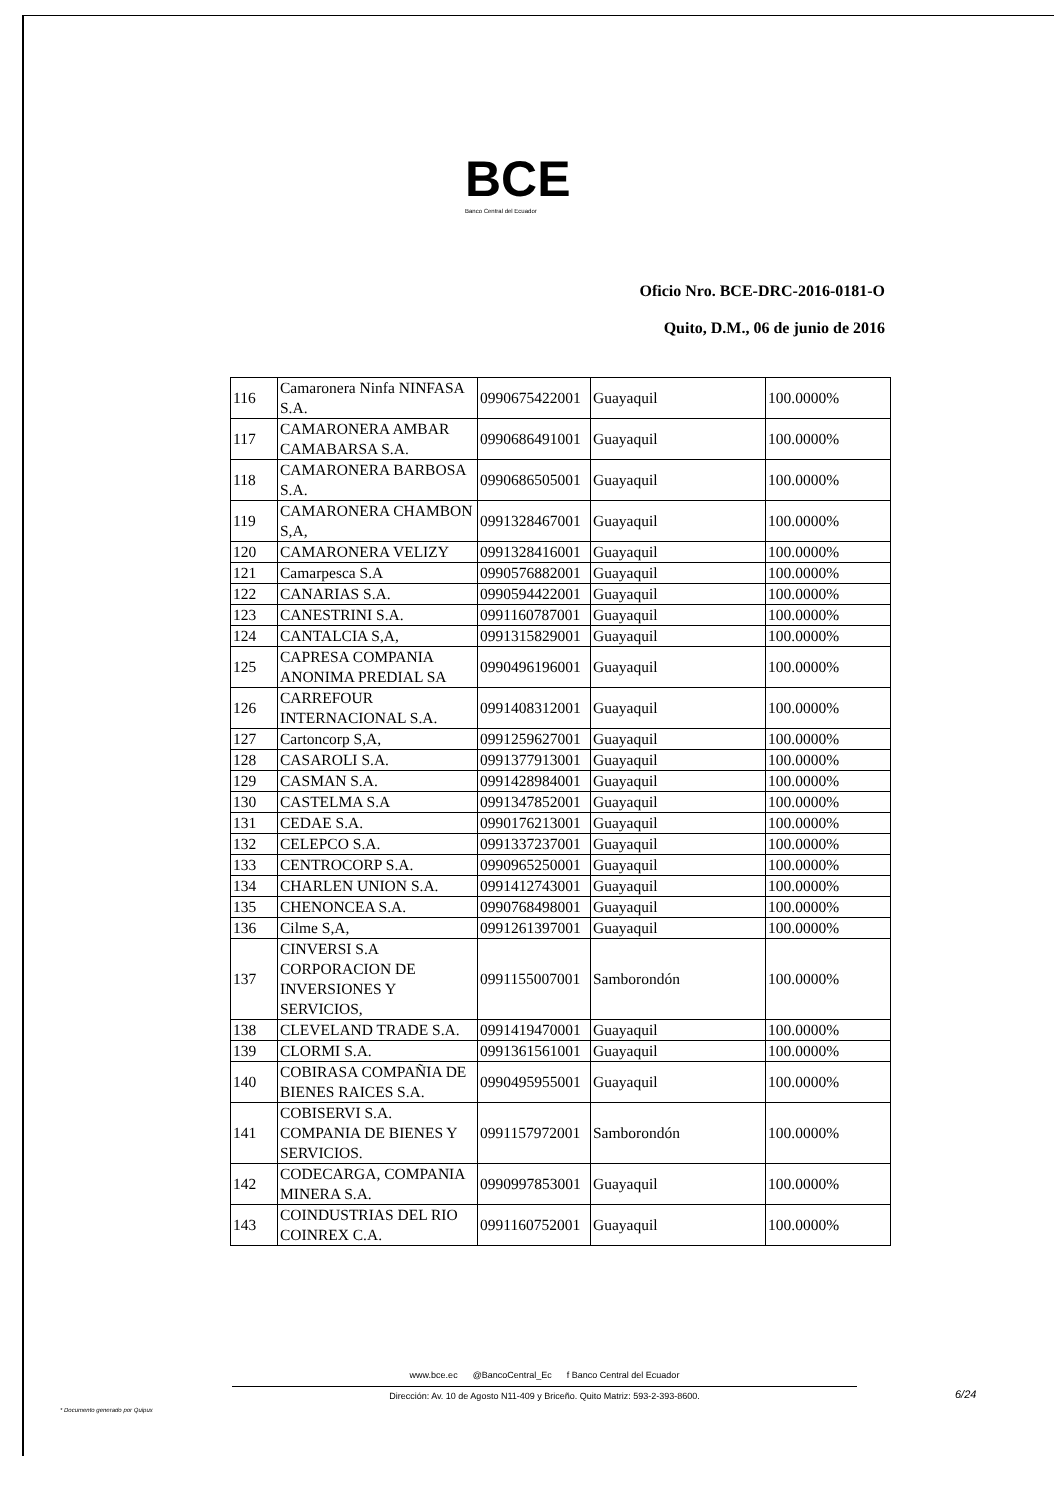BCE
Banco Central del Ecuador
Oficio Nro. BCE-DRC-2016-0181-O
Quito, D.M., 06 de junio de 2016
| 116 | Camaronera Ninfa NINFASA S.A. | 0990675422001 | Guayaquil | 100.0000% |
| 117 | CAMARONERA AMBAR CAMABARSA S.A. | 0990686491001 | Guayaquil | 100.0000% |
| 118 | CAMARONERA BARBOSA S.A. | 0990686505001 | Guayaquil | 100.0000% |
| 119 | CAMARONERA CHAMBON S,A, | 0991328467001 | Guayaquil | 100.0000% |
| 120 | CAMARONERA VELIZY | 0991328416001 | Guayaquil | 100.0000% |
| 121 | Camarpesca S.A | 0990576882001 | Guayaquil | 100.0000% |
| 122 | CANARIAS S.A. | 0990594422001 | Guayaquil | 100.0000% |
| 123 | CANESTRINI S.A. | 0991160787001 | Guayaquil | 100.0000% |
| 124 | CANTALCIA S,A, | 0991315829001 | Guayaquil | 100.0000% |
| 125 | CAPRESA COMPANIA ANONIMA PREDIAL SA | 0990496196001 | Guayaquil | 100.0000% |
| 126 | CARREFOUR INTERNACIONAL S.A. | 0991408312001 | Guayaquil | 100.0000% |
| 127 | Cartoncorp S,A, | 0991259627001 | Guayaquil | 100.0000% |
| 128 | CASAROLI S.A. | 0991377913001 | Guayaquil | 100.0000% |
| 129 | CASMAN S.A. | 0991428984001 | Guayaquil | 100.0000% |
| 130 | CASTELMA S.A | 0991347852001 | Guayaquil | 100.0000% |
| 131 | CEDAE S.A. | 0990176213001 | Guayaquil | 100.0000% |
| 132 | CELEPCO S.A. | 0991337237001 | Guayaquil | 100.0000% |
| 133 | CENTROCORP S.A. | 0990965250001 | Guayaquil | 100.0000% |
| 134 | CHARLEN UNION S.A. | 0991412743001 | Guayaquil | 100.0000% |
| 135 | CHENONCEA S.A. | 0990768498001 | Guayaquil | 100.0000% |
| 136 | Cilme S,A, | 0991261397001 | Guayaquil | 100.0000% |
| 137 | CINVERSI S.A CORPORACION DE INVERSIONES Y SERVICIOS, | 0991155007001 | Samborondón | 100.0000% |
| 138 | CLEVELAND TRADE S.A. | 0991419470001 | Guayaquil | 100.0000% |
| 139 | CLORMI S.A. | 0991361561001 | Guayaquil | 100.0000% |
| 140 | COBIRASA COMPAÑIA DE BIENES RAICES S.A. | 0990495955001 | Guayaquil | 100.0000% |
| 141 | COBISERVI S.A. COMPANIA DE BIENES Y SERVICIOS. | 0991157972001 | Samborondón | 100.0000% |
| 142 | CODECARGA, COMPANIA MINERA S.A. | 0990997853001 | Guayaquil | 100.0000% |
| 143 | COINDUSTRIAS DEL RIO COINREX C.A. | 0991160752001 | Guayaquil | 100.0000% |
www.bce.ec @BancoCentral_Ec f Banco Central del Ecuador
Dirección: Av. 10 de Agosto N11-409 y Briceño. Quito Matriz: 593-2-393-8600.
6/24
* Documento generado por Quipux